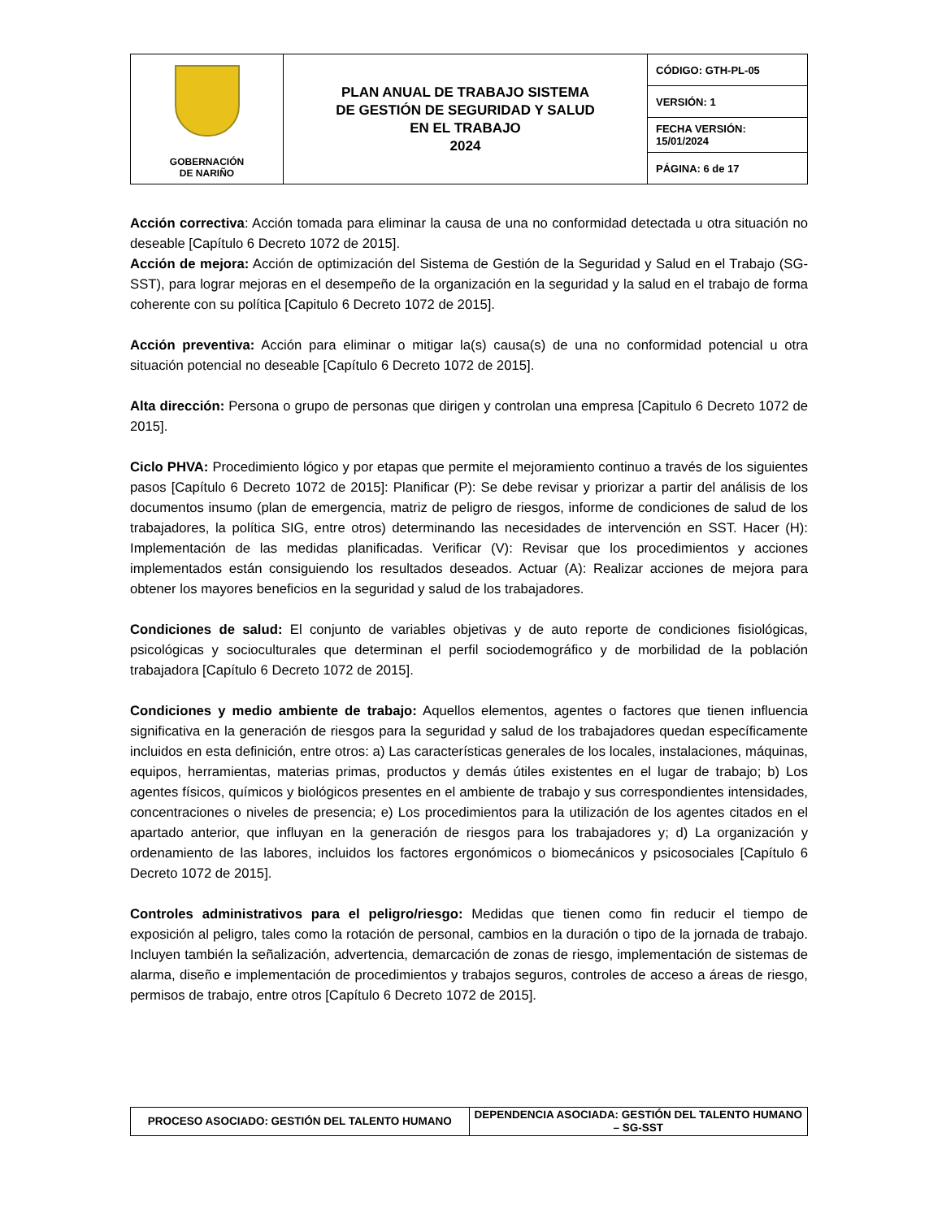| GOBERNACIÓN DE NARIÑO | PLAN ANUAL DE TRABAJO SISTEMA DE GESTIÓN DE SEGURIDAD Y SALUD EN EL TRABAJO 2024 | CÓDIGO: GTH-PL-05 |
| | | VERSIÓN: 1 |
| | | FECHA VERSIÓN: 15/01/2024 |
| | | PÁGINA: 6 de 17 |
Acción correctiva: Acción tomada para eliminar la causa de una no conformidad detectada u otra situación no deseable [Capítulo 6 Decreto 1072 de 2015].
Acción de mejora: Acción de optimización del Sistema de Gestión de la Seguridad y Salud en el Trabajo (SG-SST), para lograr mejoras en el desempeño de la organización en la seguridad y la salud en el trabajo de forma coherente con su política [Capitulo 6 Decreto 1072 de 2015].
Acción preventiva: Acción para eliminar o mitigar la(s) causa(s) de una no conformidad potencial u otra situación potencial no deseable [Capítulo 6 Decreto 1072 de 2015].
Alta dirección: Persona o grupo de personas que dirigen y controlan una empresa [Capitulo 6 Decreto 1072 de 2015].
Ciclo PHVA: Procedimiento lógico y por etapas que permite el mejoramiento continuo a través de los siguientes pasos [Capítulo 6 Decreto 1072 de 2015]: Planificar (P): Se debe revisar y priorizar a partir del análisis de los documentos insumo (plan de emergencia, matriz de peligro de riesgos, informe de condiciones de salud de los trabajadores, la política SIG, entre otros) determinando las necesidades de intervención en SST. Hacer (H): Implementación de las medidas planificadas. Verificar (V): Revisar que los procedimientos y acciones implementados están consiguiendo los resultados deseados. Actuar (A): Realizar acciones de mejora para obtener los mayores beneficios en la seguridad y salud de los trabajadores.
Condiciones de salud: El conjunto de variables objetivas y de auto reporte de condiciones fisiológicas, psicológicas y socioculturales que determinan el perfil sociodemográfico y de morbilidad de la población trabajadora [Capítulo 6 Decreto 1072 de 2015].
Condiciones y medio ambiente de trabajo: Aquellos elementos, agentes o factores que tienen influencia significativa en la generación de riesgos para la seguridad y salud de los trabajadores quedan específicamente incluidos en esta definición, entre otros: a) Las características generales de los locales, instalaciones, máquinas, equipos, herramientas, materias primas, productos y demás útiles existentes en el lugar de trabajo; b) Los agentes físicos, químicos y biológicos presentes en el ambiente de trabajo y sus correspondientes intensidades, concentraciones o niveles de presencia; e) Los procedimientos para la utilización de los agentes citados en el apartado anterior, que influyan en la generación de riesgos para los trabajadores y; d) La organización y ordenamiento de las labores, incluidos los factores ergonómicos o biomecánicos y psicosociales [Capítulo 6 Decreto 1072 de 2015].
Controles administrativos para el peligro/riesgo: Medidas que tienen como fin reducir el tiempo de exposición al peligro, tales como la rotación de personal, cambios en la duración o tipo de la jornada de trabajo. Incluyen también la señalización, advertencia, demarcación de zonas de riesgo, implementación de sistemas de alarma, diseño e implementación de procedimientos y trabajos seguros, controles de acceso a áreas de riesgo, permisos de trabajo, entre otros [Capítulo 6 Decreto 1072 de 2015].
| PROCESO ASOCIADO: GESTIÓN DEL TALENTO HUMANO | DEPENDENCIA ASOCIADA: GESTIÓN DEL TALENTO HUMANO – SG-SST |